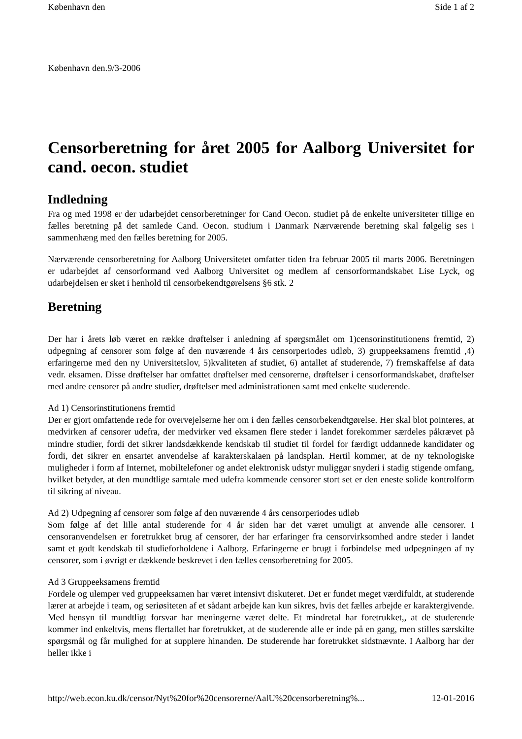København den Side 1 af 2
København den.9/3-2006
Censorberetning for året 2005 for Aalborg Universitet for cand. oecon. studiet
Indledning
Fra og med 1998 er der udarbejdet censorberetninger for Cand Oecon. studiet på de enkelte universiteter tillige en fælles beretning på det samlede Cand. Oecon. studium i Danmark Nærværende beretning skal følgelig ses i sammenhæng med den fælles beretning for 2005.
Nærværende censorberetning for Aalborg Universitetet omfatter tiden fra februar 2005 til marts 2006. Beretningen er udarbejdet af censorformand ved Aalborg Universitet og medlem af censorformandskabet Lise Lyck, og udarbejdelsen er sket i henhold til censorbekendtgørelsens §6 stk. 2
Beretning
Der har i årets løb været en række drøftelser i anledning af spørgsmålet om 1)censorinstitutionens fremtid, 2) udpegning af censorer som følge af den nuværende 4 års censorperiodes udløb, 3) gruppeeksamens fremtid ,4) erfaringerne med den ny Universitetslov, 5)kvaliteten af studiet, 6) antallet af studerende, 7) fremskaffelse af data vedr. eksamen. Disse drøftelser har omfattet drøftelser med censorerne, drøftelser i censorformandskabet, drøftelser med andre censorer på andre studier, drøftelser med administrationen samt med enkelte studerende.
Ad 1) Censorinstitutionens fremtid
Der er gjort omfattende rede for overvejelserne her om i den fælles censorbekendtgørelse. Her skal blot pointeres, at medvirken af censorer udefra, der medvirker ved eksamen flere steder i landet forekommer særdeles påkrævet på mindre studier, fordi det sikrer landsdækkende kendskab til studiet til fordel for færdigt uddannede kandidater og fordi, det sikrer en ensartet anvendelse af karakterskalaen på landsplan. Hertil kommer, at de ny teknologiske muligheder i form af Internet, mobiltelefoner og andet elektronisk udstyr muliggør snyderi i stadig stigende omfang, hvilket betyder, at den mundtlige samtale med udefra kommende censorer stort set er den eneste solide kontrolform til sikring af niveau.
Ad 2) Udpegning af censorer som følge af den nuværende 4 års censorperiodes udløb
Som følge af det lille antal studerende for 4 år siden har det været umuligt at anvende alle censorer. I censoranvendelsen er foretrukket brug af censorer, der har erfaringer fra censorvirksomhed andre steder i landet samt et godt kendskab til studieforholdene i Aalborg. Erfaringerne er brugt i forbindelse med udpegningen af ny censorer, som i øvrigt er dækkende beskrevet i den fælles censorberetning for 2005.
Ad 3 Gruppeeksamens fremtid
Fordele og ulemper ved gruppeeksamen har været intensivt diskuteret. Det er fundet meget værdifuldt, at studerende lærer at arbejde i team, og seriøsiteten af et sådant arbejde kan kun sikres, hvis det fælles arbejde er karaktergivende. Med hensyn til mundtligt forsvar har meningerne været delte. Et mindretal har foretrukket,, at de studerende kommer ind enkeltvis, mens flertallet har foretrukket, at de studerende alle er inde på en gang, men stilles særskilte spørgsmål og får mulighed for at supplere hinanden. De studerende har foretrukket sidstnævnte. I Aalborg har der heller ikke i
http://web.econ.ku.dk/censor/Nyt%20for%20censorerne/AalU%20censorberetning%... 12-01-2016